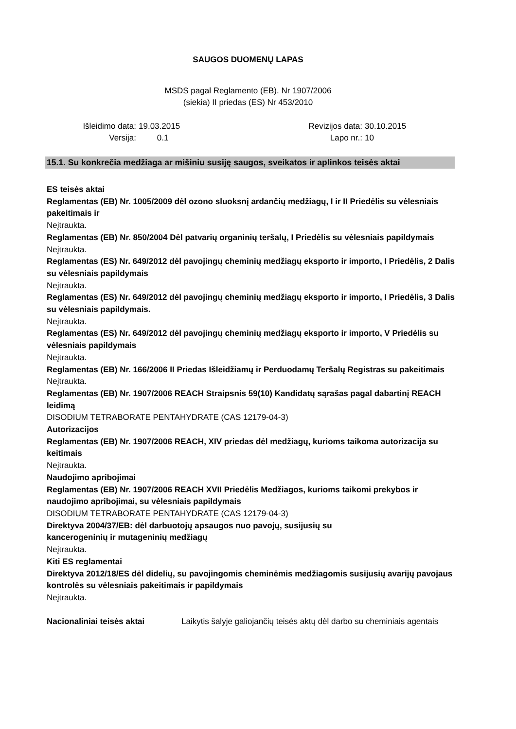SAUGOS DUOMENŲ LAPAS
MSDS pagal Reglamento (EB). Nr 1907/2006
(siekia) II priedas (ES) Nr 453/2010
Išleidimo data:
19.03.2015 Revizijos data:
30.10.2015
Versija: 0.1 Lapo nr.: 10
15.1. Su konkrečia medžiaga ar mišiniu susiję saugos, sveikatos ir aplinkos teisės aktai
ES teisės aktai
Reglamentas (EB) Nr. 1005/2009 dėl ozono sluoksnį ardančių medžiagų, I ir II Priedėlis su vėlesniais pakeitimais ir
Neįtraukta.
Reglamentas (EB) Nr. 850/2004 Dėl patvarių organinių teršalų, I Priedėlis su vėlesniais papildymais
Neįtraukta.
Reglamentas (ES) Nr. 649/2012 dėl pavojingų cheminių medžiagų eksporto ir importo, I Priedėlis, 2 Dalis su vėlesniais papildymais
Neįtraukta.
Reglamentas (ES) Nr. 649/2012 dėl pavojingų cheminių medžiagų eksporto ir importo, I Priedėlis, 3 Dalis su vėlesniais papildymais.
Neįtraukta.
Reglamentas (ES) Nr. 649/2012 dėl pavojingų cheminių medžiagų eksporto ir importo, V Priedėlis su vėlesniais papildymais
Neįtraukta.
Reglamentas (EB) Nr. 166/2006 II Priedas Išleidžiamų ir Perduodamų Teršalų Registras su pakeitimais
Neįtraukta.
Reglamentas (EB) Nr. 1907/2006 REACH Straipsnis 59(10) Kandidatų sąrašas pagal dabartinį REACH leidimą
DISODIUM TETRABORATE PENTAHYDRATE (CAS 12179-04-3)
Autorizacijos
Reglamentas (EB) Nr. 1907/2006 REACH, XIV priedas dėl medžiagų, kurioms taikoma autorizacija su keitimais
Neįtraukta.
Naudojimo apribojimai
Reglamentas (EB) Nr. 1907/2006 REACH XVII Priedėlis Medžiagos, kurioms taikomi prekybos ir naudojimo apribojimai, su vėlesniais papildymais
DISODIUM TETRABORATE PENTAHYDRATE (CAS 12179-04-3)
Direktyva 2004/37/EB: dėl darbuotojų apsaugos nuo pavojų, susijusių su
kancerogeninių ir mutageninių medžiagų
Neįtraukta.
Kiti ES reglamentai
Direktyva 2012/18/ES dėl didelių, su pavojingomis cheminėmis medžiagomis susijusių avarijų pavojaus kontrolės su vėlesniais pakeitimais ir papildymais
Neįtraukta.
Nacionaliniai teisės aktai Laikytis šalyje galiojančių teisės aktų dėl darbo su cheminiais agentais